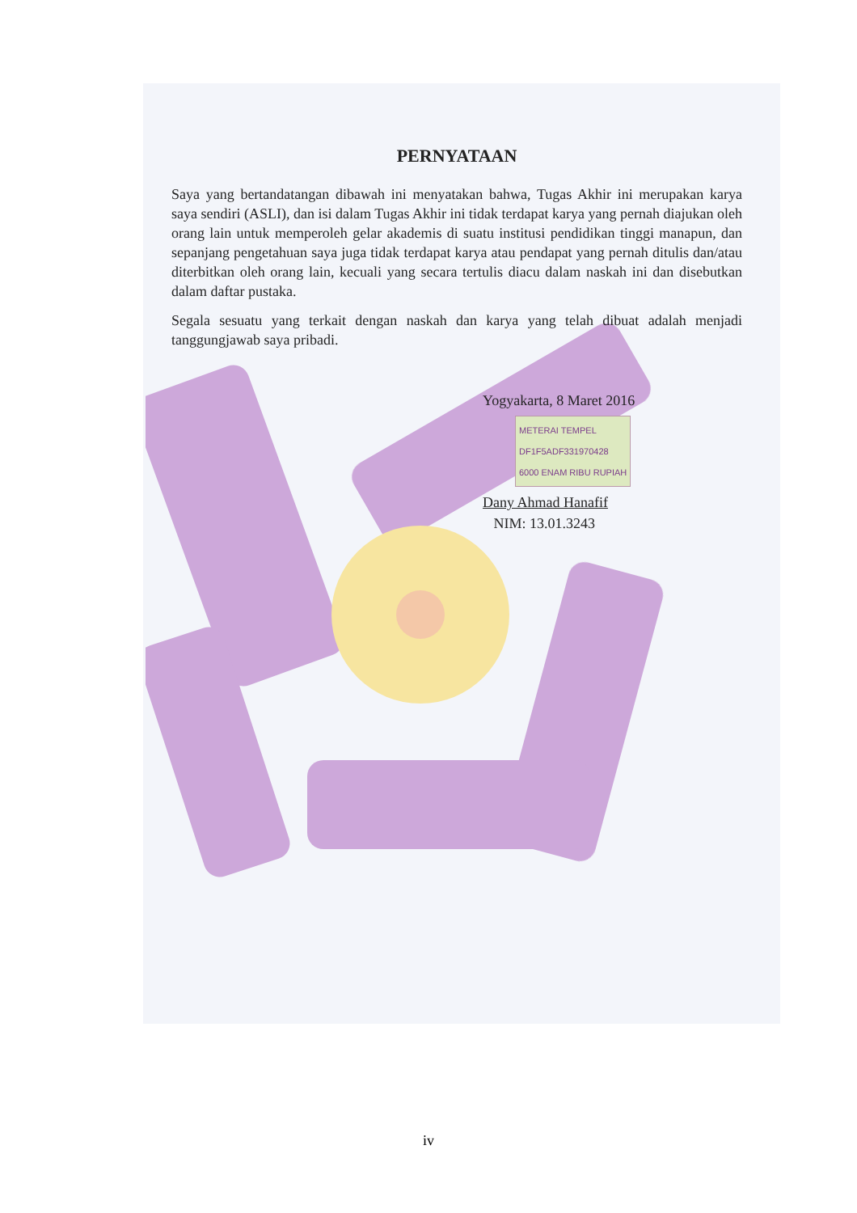PERNYATAAN
Saya yang bertandatangan dibawah ini menyatakan bahwa, Tugas Akhir ini merupakan karya saya sendiri (ASLI), dan isi dalam Tugas Akhir ini tidak terdapat karya yang pernah diajukan oleh orang lain untuk memperoleh gelar akademis di suatu institusi pendidikan tinggi manapun, dan sepanjang pengetahuan saya juga tidak terdapat karya atau pendapat yang pernah ditulis dan/atau diterbitkan oleh orang lain, kecuali yang secara tertulis diacu dalam naskah ini dan disebutkan dalam daftar pustaka.
Segala sesuatu yang terkait dengan naskah dan karya yang telah dibuat adalah menjadi tanggungjawab saya pribadi.
Yogyakarta, 8 Maret 2016
METERAI TEMPEL
DF1F5ADF331970428
6000 ENAM RIBU RUPIAH
Dany Ahmad Hanafif
NIM: 13.01.3243
iv